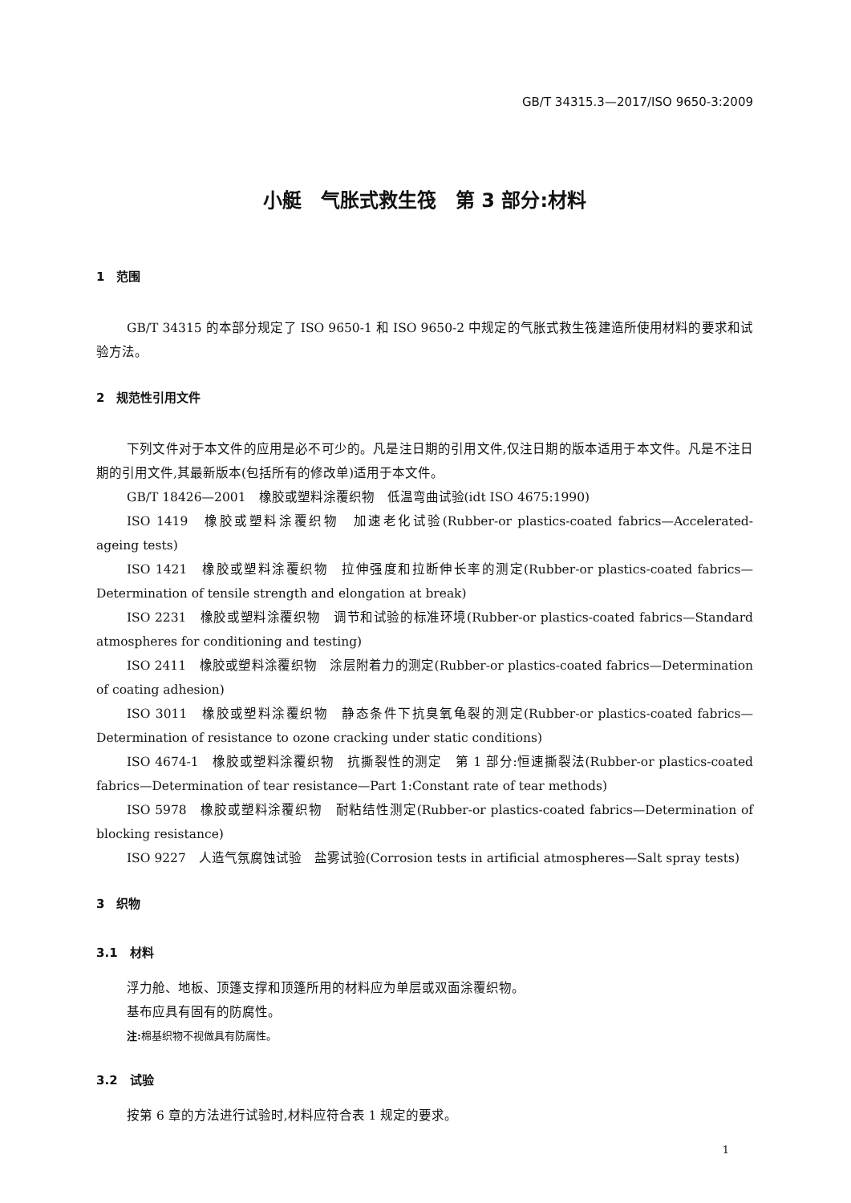GB/T 34315.3—2017/ISO 9650-3:2009
小艇　气胀式救生筏　第 3 部分:材料
1　范围
GB/T 34315 的本部分规定了 ISO 9650-1 和 ISO 9650-2 中规定的气胀式救生筏建造所使用材料的要求和试验方法。
2　规范性引用文件
下列文件对于本文件的应用是必不可少的。凡是注日期的引用文件,仅注日期的版本适用于本文件。凡是不注日期的引用文件,其最新版本(包括所有的修改单)适用于本文件。
GB/T 18426—2001　橡胶或塑料涂覆织物　低温弯曲试验(idt ISO 4675:1990)
ISO 1419　橡胶或塑料涂覆织物　加速老化试验(Rubber-or plastics-coated fabrics—Accelerated-ageing tests)
ISO 1421　橡胶或塑料涂覆织物　拉伸强度和拉断伸长率的测定(Rubber-or plastics-coated fabrics—Determination of tensile strength and elongation at break)
ISO 2231　橡胶或塑料涂覆织物　调节和试验的标准环境(Rubber-or plastics-coated fabrics—Standard atmospheres for conditioning and testing)
ISO 2411　橡胶或塑料涂覆织物　涂层附着力的测定(Rubber-or plastics-coated fabrics—Determination of coating adhesion)
ISO 3011　橡胶或塑料涂覆织物　静态条件下抗臭氧龟裂的测定(Rubber-or plastics-coated fabrics—Determination of resistance to ozone cracking under static conditions)
ISO 4674-1　橡胶或塑料涂覆织物　抗撕裂性的测定　第 1 部分:恒速撕裂法(Rubber-or plastics-coated fabrics—Determination of tear resistance—Part 1:Constant rate of tear methods)
ISO 5978　橡胶或塑料涂覆织物　耐粘结性测定(Rubber-or plastics-coated fabrics—Determination of blocking resistance)
ISO 9227　人造气氛腐蚀试验　盐雾试验(Corrosion tests in artificial atmospheres—Salt spray tests)
3　织物
3.1　材料
浮力舱、地板、顶篷支撑和顶篷所用的材料应为单层或双面涂覆织物。
基布应具有固有的防腐性。
注: 棉基织物不视做具有防腐性。
3.2　试验
按第 6 章的方法进行试验时,材料应符合表 1 规定的要求。
1